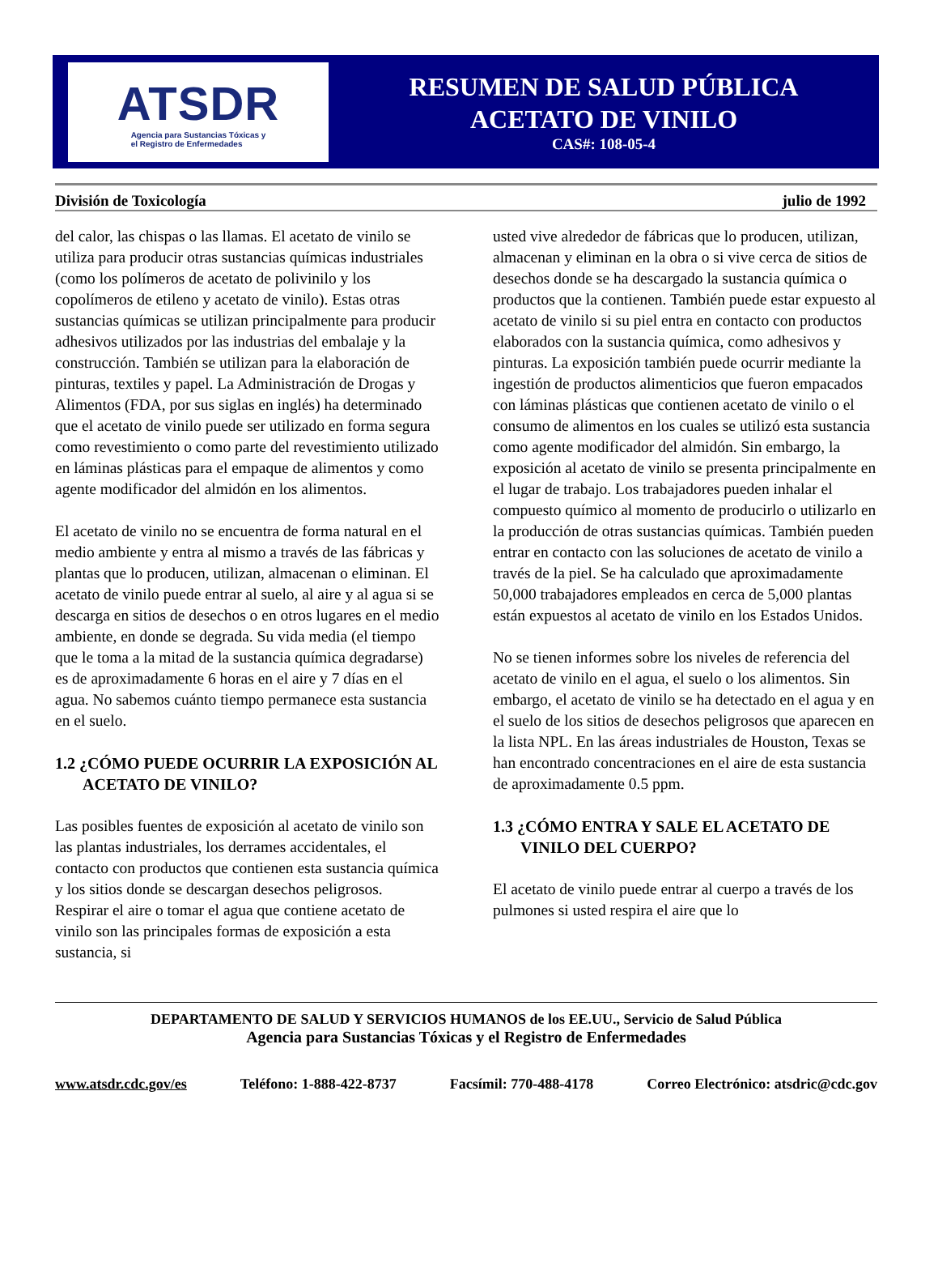ATSDR
Agencia para Sustancias Tóxicas y
el Registro de Enfermedades
RESUMEN DE SALUD PÚBLICA
ACETATO DE VINILO
CAS#: 108-05-4
División de Toxicología julio de 1992
del calor, las chispas o las llamas. El acetato de vinilo se utiliza para producir otras sustancias químicas industriales (como los polímeros de acetato de polivinilo y los copolímeros de etileno y acetato de vinilo). Estas otras sustancias químicas se utilizan principalmente para producir adhesivos utilizados por las industrias del embalaje y la construcción. También se utilizan para la elaboración de pinturas, textiles y papel. La Administración de Drogas y Alimentos (FDA, por sus siglas en inglés) ha determinado que el acetato de vinilo puede ser utilizado en forma segura como revestimiento o como parte del revestimiento utilizado en láminas plásticas para el empaque de alimentos y como agente modificador del almidón en los alimentos.
El acetato de vinilo no se encuentra de forma natural en el medio ambiente y entra al mismo a través de las fábricas y plantas que lo producen, utilizan, almacenan o eliminan. El acetato de vinilo puede entrar al suelo, al aire y al agua si se descarga en sitios de desechos o en otros lugares en el medio ambiente, en donde se degrada. Su vida media (el tiempo que le toma a la mitad de la sustancia química degradarse) es de aproximadamente 6 horas en el aire y 7 días en el agua. No sabemos cuánto tiempo permanece esta sustancia en el suelo.
1.2 ¿CÓMO PUEDE OCURRIR LA EXPOSICIÓN AL ACETATO DE VINILO?
Las posibles fuentes de exposición al acetato de vinilo son las plantas industriales, los derrames accidentales, el contacto con productos que contienen esta sustancia química y los sitios donde se descargan desechos peligrosos. Respirar el aire o tomar el agua que contiene acetato de vinilo son las principales formas de exposición a esta sustancia, si
usted vive alrededor de fábricas que lo producen, utilizan, almacenan y eliminan en la obra o si vive cerca de sitios de desechos donde se ha descargado la sustancia química o productos que la contienen. También puede estar expuesto al acetato de vinilo si su piel entra en contacto con productos elaborados con la sustancia química, como adhesivos y pinturas. La exposición también puede ocurrir mediante la ingestión de productos alimenticios que fueron empacados con láminas plásticas que contienen acetato de vinilo o el consumo de alimentos en los cuales se utilizó esta sustancia como agente modificador del almidón. Sin embargo, la exposición al acetato de vinilo se presenta principalmente en el lugar de trabajo. Los trabajadores pueden inhalar el compuesto químico al momento de producirlo o utilizarlo en la producción de otras sustancias químicas. También pueden entrar en contacto con las soluciones de acetato de vinilo a través de la piel. Se ha calculado que aproximadamente 50,000 trabajadores empleados en cerca de 5,000 plantas están expuestos al acetato de vinilo en los Estados Unidos.
No se tienen informes sobre los niveles de referencia del acetato de vinilo en el agua, el suelo o los alimentos. Sin embargo, el acetato de vinilo se ha detectado en el agua y en el suelo de los sitios de desechos peligrosos que aparecen en la lista NPL. En las áreas industriales de Houston, Texas se han encontrado concentraciones en el aire de esta sustancia de aproximadamente 0.5 ppm.
1.3 ¿CÓMO ENTRA Y SALE EL ACETATO DE VINILO DEL CUERPO?
El acetato de vinilo puede entrar al cuerpo a través de los pulmones si usted respira el aire que lo
DEPARTAMENTO DE SALUD Y SERVICIOS HUMANOS de los EE.UU., Servicio de Salud Pública
Agencia para Sustancias Tóxicas y el Registro de Enfermedades
www.atsdr.cdc.gov/es Teléfono: 1-888-422-8737 Facsímil: 770-488-4178 Correo Electrónico: atsdric@cdc.gov